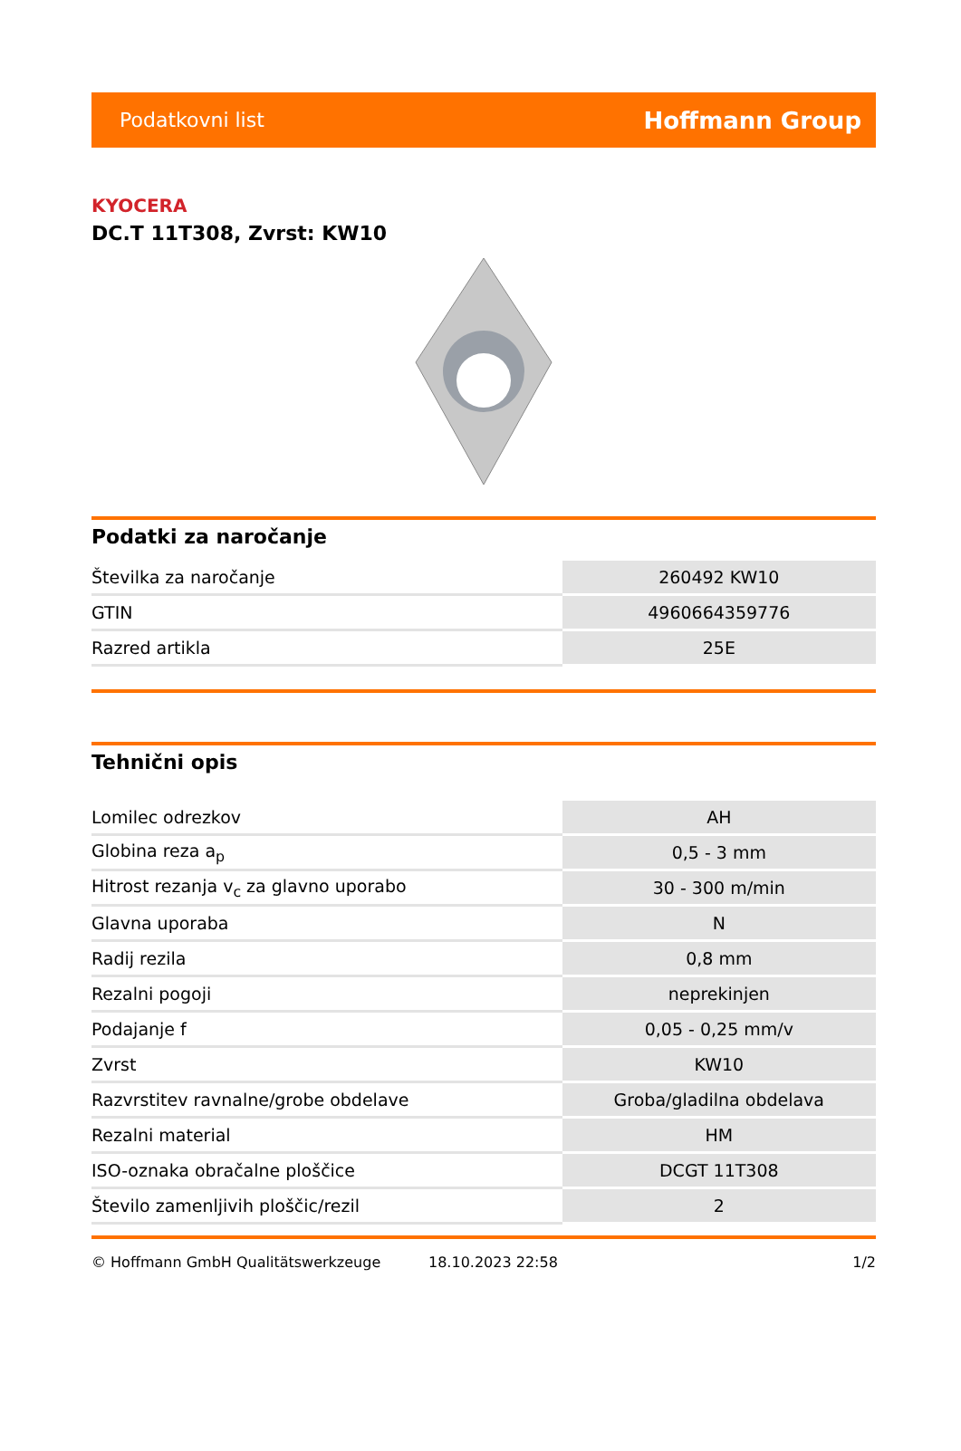Podatkovni list Hoffmann Group
KYOCERA
DC.T 11T308, Zvrst: KW10
Podatki za naročanje
| Številka za naročanje | 260492 KW10 |
| GTIN | 4960664359776 |
| Razred artikla | 25E |
Tehnični opis
| Lomilec odrezkov | AH |
| Globina reza a<sub>p</sub> | 0,5 - 3 mm |
| Hitrost rezanja v<sub>c</sub> za glavno uporabo | 30 - 300 m/min |
| Glavna uporaba | N |
| Radij rezila | 0,8 mm |
| Rezalni pogoji | neprekinjen |
| Podajanje f | 0,05 - 0,25 mm/v |
| Zvrst | KW10 |
| Razvrstitev ravnalne/grobe obdelave | Groba/gladilna obdelava |
| Rezalni material | HM |
| ISO-oznaka obračalne ploščice | DCGT 11T308 |
| Število zamenljivih ploščic/rezil | 2 |
© Hoffmann GmbH Qualitätswerkzeuge 18.10.2023 22:58 1/2